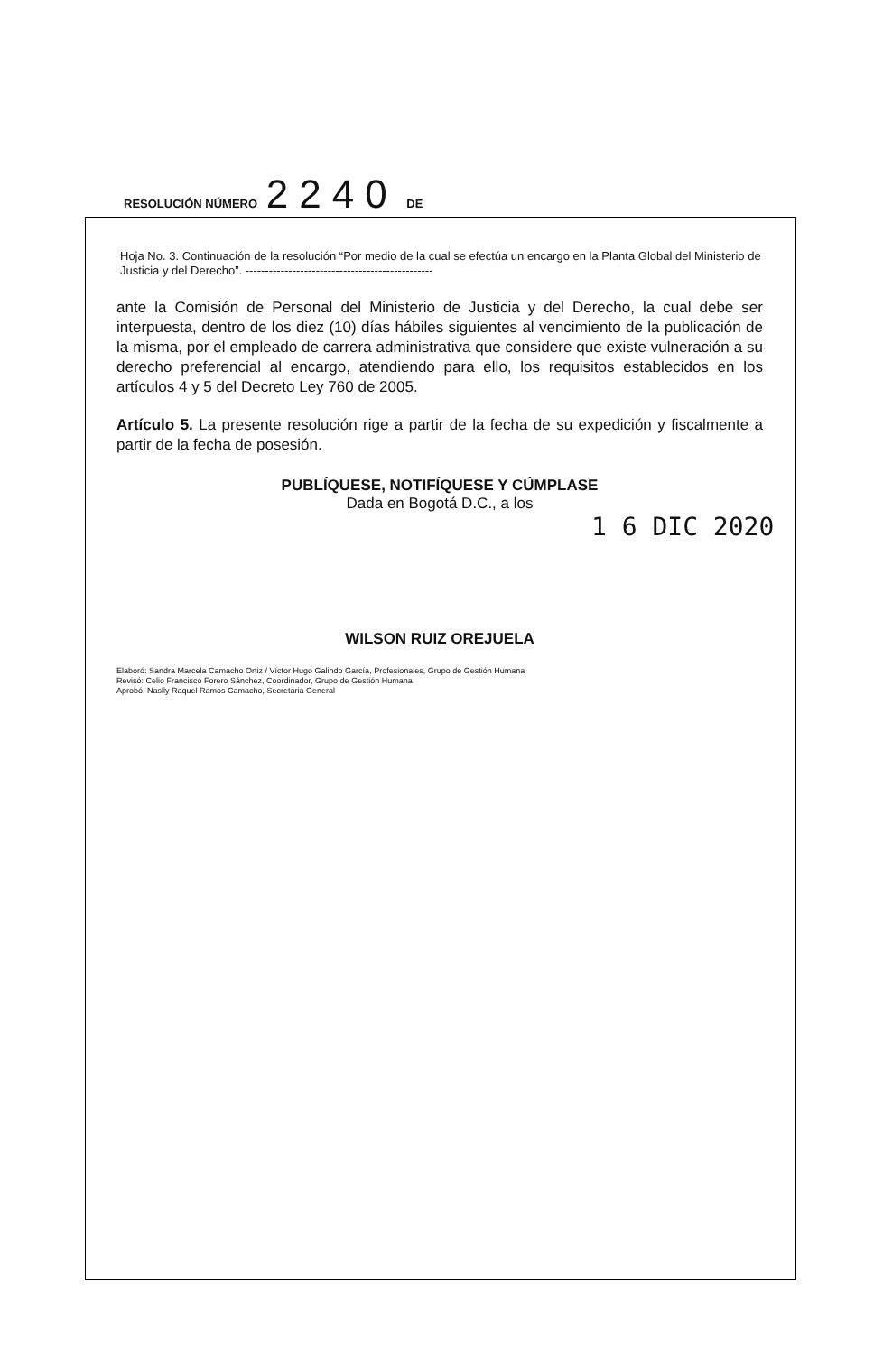RESOLUCIÓN NÚMERO 2240 DE
Hoja No. 3. Continuación de la resolución “Por medio de la cual se efectúa un encargo en la Planta Global del Ministerio de Justicia y del Derecho”. ------------------------------------------------
ante la Comisión de Personal del Ministerio de Justicia y del Derecho, la cual debe ser interpuesta, dentro de los diez (10) días hábiles siguientes al vencimiento de la publicación de la misma, por el empleado de carrera administrativa que considere que existe vulneración a su derecho preferencial al encargo, atendiendo para ello, los requisitos establecidos en los artículos 4 y 5 del Decreto Ley 760 de 2005.
Artículo 5. La presente resolución rige a partir de la fecha de su expedición y fiscalmente a partir de la fecha de posesión.
PUBLÍQUESE, NOTIFÍQUESE Y CÚMPLASE
Dada en Bogotá D.C., a los
1 6 DIC 2020
WILSON RUIZ OREJUELA
Elaboró: Sandra Marcela Camacho Ortiz / Víctor Hugo Galindo García, Profesionales, Grupo de Gestión Humana
Revisó: Celio Francisco Forero Sánchez, Coordinador, Grupo de Gestión Humana
Aprobó: Naslly Raquel Ramos Camacho, Secretaria General